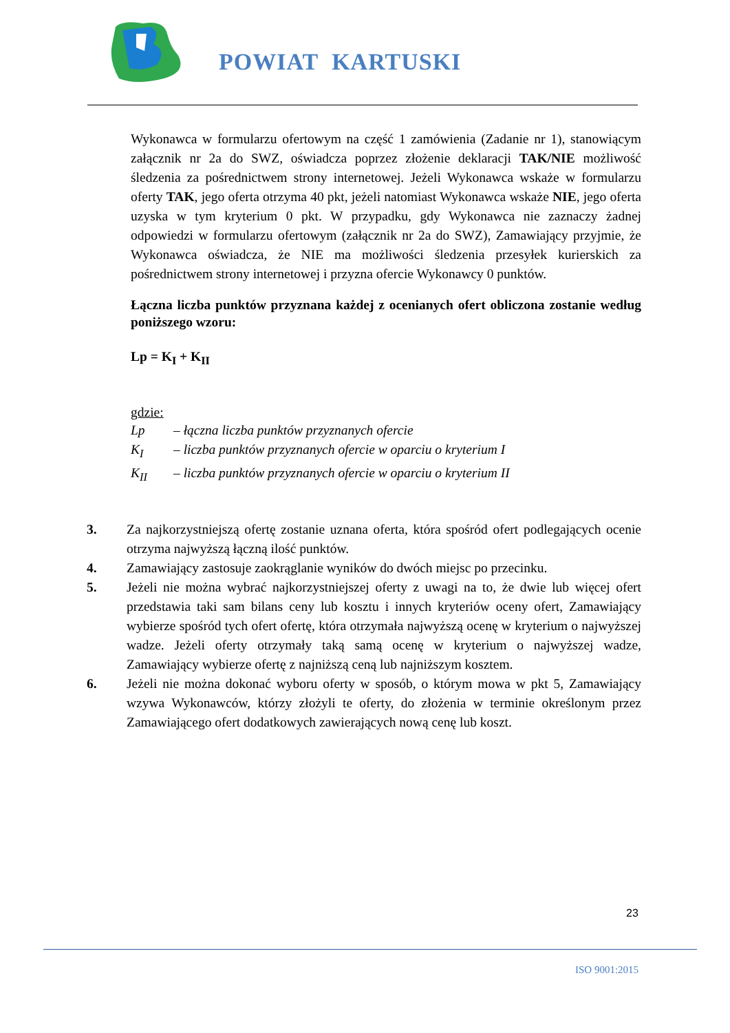POWIAT KARTUSKI
Wykonawca w formularzu ofertowym na część 1 zamówienia (Zadanie nr 1), stanowiącym załącznik nr 2a do SWZ, oświadcza poprzez złożenie deklaracji TAK/NIE możliwość śledzenia za pośrednictwem strony internetowej. Jeżeli Wykonawca wskaże w formularzu oferty TAK, jego oferta otrzyma 40 pkt, jeżeli natomiast Wykonawca wskaże NIE, jego oferta uzyska w tym kryterium 0 pkt. W przypadku, gdy Wykonawca nie zaznaczy żadnej odpowiedzi w formularzu ofertowym (załącznik nr 2a do SWZ), Zamawiający przyjmie, że Wykonawca oświadcza, że NIE ma możliwości śledzenia przesyłek kurierskich za pośrednictwem strony internetowej i przyzna ofercie Wykonawcy 0 punktów.
Łączna liczba punktów przyznana każdej z ocenianych ofert obliczona zostanie według poniższego wzoru:
Lp = K<sub>I</sub> + K<sub>II</sub>
gdzie:
Lp – łączna liczba punktów przyznanych ofercie
K<sub>I</sub> – liczba punktów przyznanych ofercie w oparciu o kryterium I
K<sub>II</sub> – liczba punktów przyznanych ofercie w oparciu o kryterium II
3. Za najkorzystniejszą ofertę zostanie uznana oferta, która spośród ofert podlegających ocenie otrzyma najwyższą łączną ilość punktów.
4. Zamawiający zastosuje zaokrąglanie wyników do dwóch miejsc po przecinku.
5. Jeżeli nie można wybrać najkorzystniejszej oferty z uwagi na to, że dwie lub więcej ofert przedstawia taki sam bilans ceny lub kosztu i innych kryteriów oceny ofert, Zamawiający wybierze spośród tych ofert ofertę, która otrzymała najwyższą ocenę w kryterium o najwyższej wadze. Jeżeli oferty otrzymały taką samą ocenę w kryterium o najwyższej wadze, Zamawiający wybierze ofertę z najniższą ceną lub najniższym kosztem.
6. Jeżeli nie można dokonać wyboru oferty w sposób, o którym mowa w pkt 5, Zamawiający wzywa Wykonawców, którzy złożyli te oferty, do złożenia w terminie określonym przez Zamawiającego ofert dodatkowych zawierających nową cenę lub koszt.
23
ISO 9001:2015